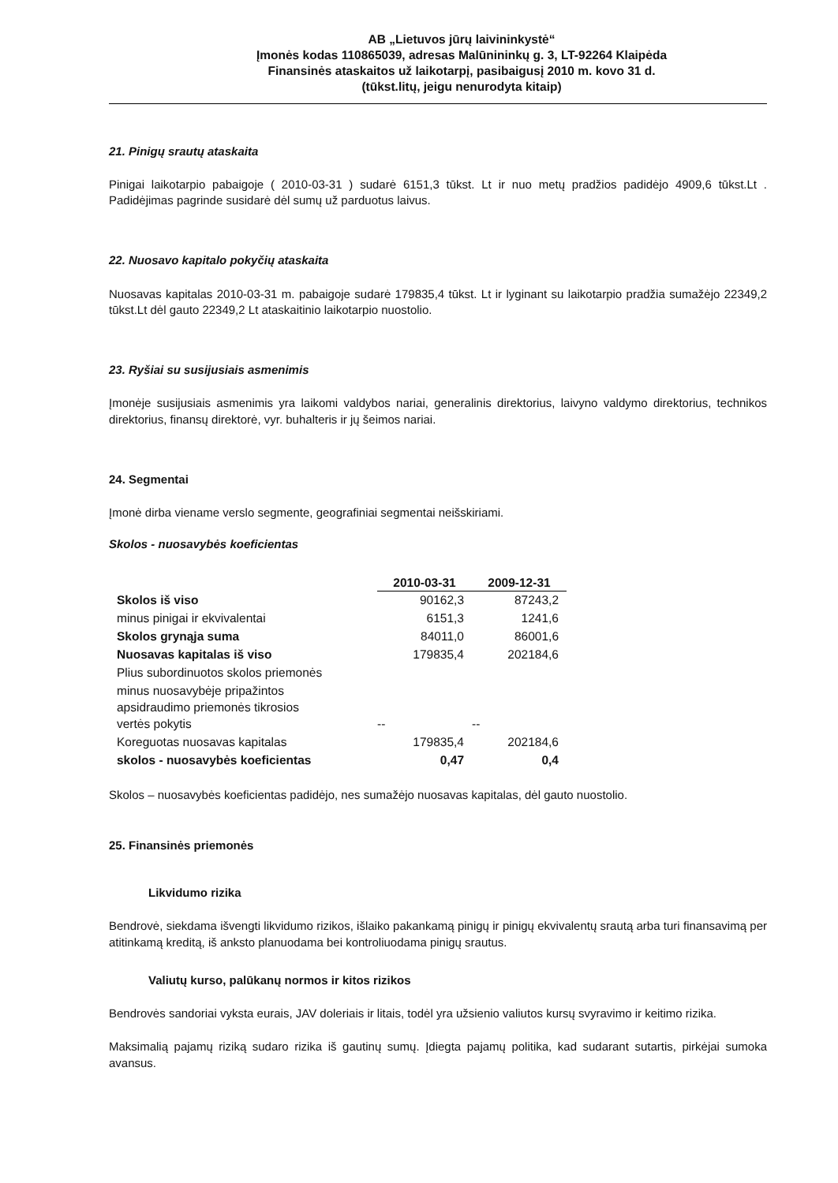AB „Lietuvos jūrų laivininkystė“
Įmonės kodas 110865039, adresas Malūnininkų g. 3, LT-92264 Klaipėda
Finansinės ataskaitos už laikotarpį, pasibaigusį 2010 m. kovo 31 d.
(tūkst.litų, jeigu nenurodyta kitaip)
21. Pinigų srautų ataskaita
Pinigai laikotarpio pabaigoje ( 2010-03-31 ) sudarė 6151,3 tūkst. Lt ir nuo metų pradžios padidėjo 4909,6 tūkst.Lt . Padidėjimas pagrinde susidarė dėl sumų už parduotus laivus.
22. Nuosavo kapitalo pokyčių ataskaita
Nuosavas kapitalas 2010-03-31 m. pabaigoje sudarė 179835,4 tūkst. Lt ir lyginant su laikotarpio pradžia sumažėjo 22349,2 tūkst.Lt dėl gauto 22349,2 Lt ataskaitinio laikotarpio nuostolio.
23. Ryšiai su susijusiais asmenimis
Įmonėje susijusiais asmenimis yra laikomi valdybos nariai, generalinis direktorius, laivyno valdymo direktorius, technikos direktorius, finansų direktorė, vyr. buhalteris ir jų šeimos nariai.
24. Segmentai
Įmonė dirba viename verslo segmente, geografiniai segmentai neišskiriami.
Skolos - nuosavybės koeficientas
| | 2010-03-31 | 2009-12-31 |
| --- | --- | --- |
| Skolos iš viso | 90162,3 | 87243,2 |
| minus pinigai ir ekvivalentai | 6151,3 | 1241,6 |
| Skolos grynąja suma | 84011,0 | 86001,6 |
| Nuosavas kapitalas iš viso | 179835,4 | 202184,6 |
| Plius subordinuotos skolos priemonės | | |
| minus nuosavybėje pripažintos apsidraudimo priemonės tikrosios vertės pokytis | -- | -- |
| Koreguotas nuosavas kapitalas | 179835,4 | 202184,6 |
| skolos - nuosavybės koeficientas | 0,47 | 0,4 |
Skolos – nuosavybės koeficientas padidėjo, nes sumažėjo nuosavas kapitalas, dėl gauto nuostolio.
25. Finansinės priemonės
Likvidumo rizika
Bendrovė, siekdama išvengti likvidumo rizikos, išlaiko pakankamą pinigų ir pinigų ekvivalentų srautą arba turi finansavimą per atitinkamą kreditą, iš anksto planuodama bei kontroliuodama pinigų srautus.
Valiutų kurso, palūkanų normos ir kitos rizikos
Bendrovės sandoriai vyksta eurais, JAV doleriais ir litais, todėl yra užsienio valiutos kursų svyravimo ir keitimo rizika.
Maksimalią pajamų riziką sudaro rizika iš gautinų sumų. Įdiegta pajamų politika, kad sudarant sutartis, pirkėjai sumoka avansus.